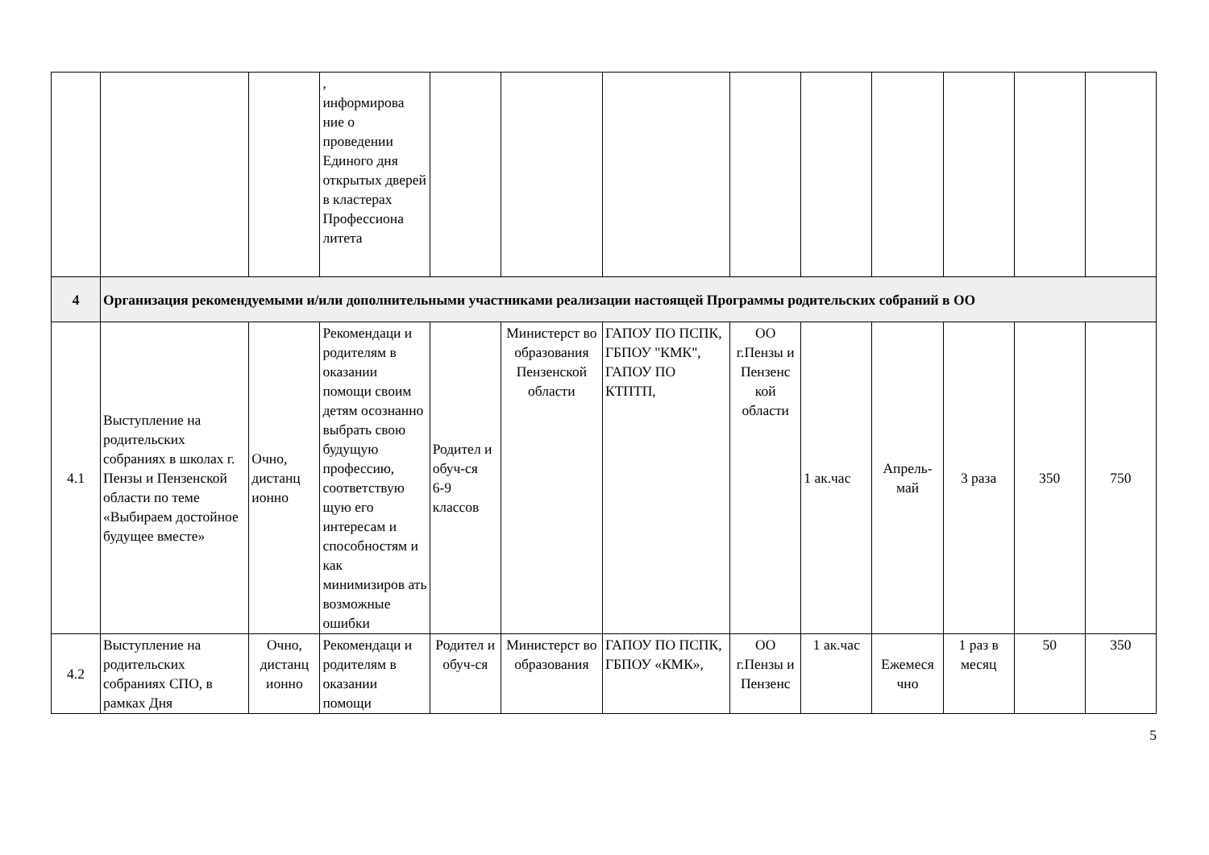| | | | , информирова ние о проведении Единого дня открытых дверей в кластерах Профессиона литета | | | | | | | | | |
| 4 | Организация рекомендуемыми и/или дополнительными участниками реализации настоящей Программы родительских собраний в ОО | | | | | | | | | | | |
| 4.1 | Выступление на родительских собраниях в школах г. Пензы и Пензенской области по теме «Выбираем достойное будущее вместе» | Очно, дистанц ионно | Рекомендаци и родителям в оказании помощи своим детям осознанно выбрать свою будущую профессию, соответствую щую его интересам и способностям и как минимизиров ать возможные ошибки | Родител и обуч-ся 6-9 классов | Министерст во образования Пензенской области | ГАПОУ ПО ПСПК, ГБПОУ "КМК", ГАПОУ ПО КТПТП, | ОО г.Пензы и Пензенс кой области | 1 ак.час | Апрель-май | 3 раза | 350 | 750 |
| 4.2 | Выступление на родительских собраниях СПО, в рамках Дня | Очно, дистанц ионно | Рекомендаци и родителям в оказании помощи | Родител и обуч-ся | Министерст во образования | ГАПОУ ПО ПСПК, ГБПОУ «КМК», | ОО г.Пензы и Пензенс | 1 ак.час | Ежемеся чно | 1 раз в месяц | 50 | 350 |
5